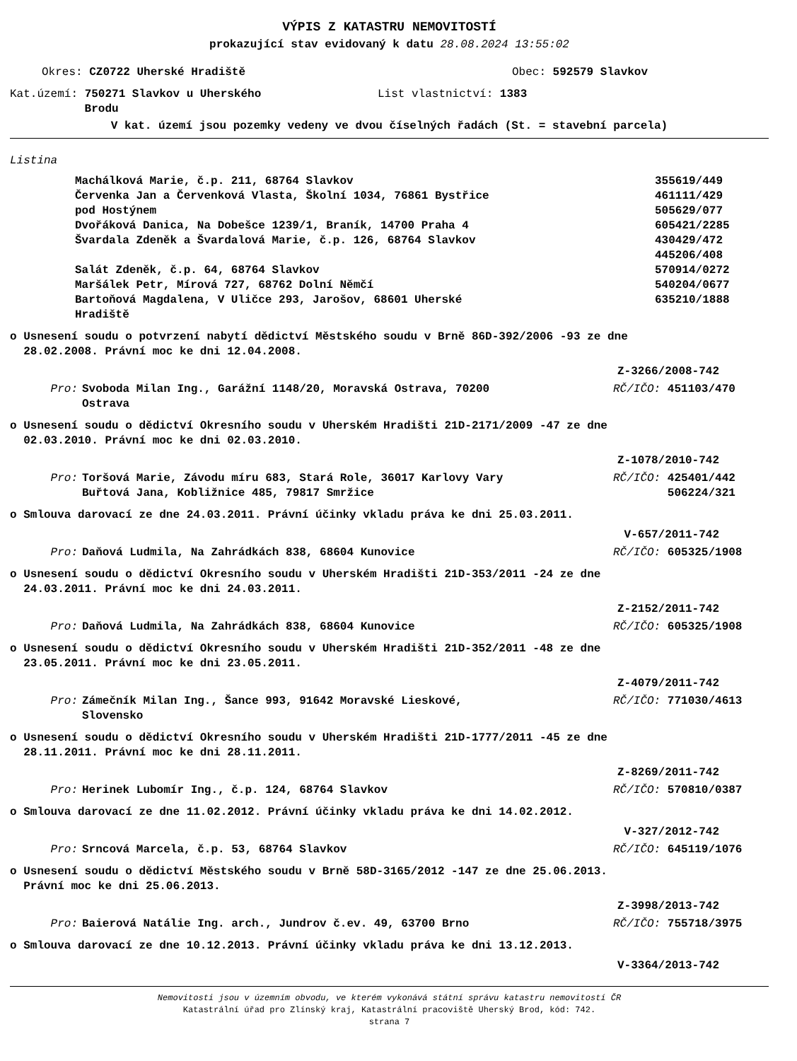VÝPIS Z KATASTRU NEMOVITOSTÍ
prokazující stav evidovaný k datu 28.08.2024 13:55:02
Okres: CZ0722 Uherské Hradiště Obec: 592579 Slavkov
Kat.území: 750271 Slavkov u Uherského
Brodu List vlastnictví: 1383
V kat. území jsou pozemky vedeny ve dvou číselných řadách (St. = stavební parcela)
Listina
Machálková Marie, č.p. 211, 68764 Slavkov 355619/449
Červenka Jan a Červenková Vlasta, Školní 1034, 76861 Bystřice
pod Hostýnem 461111/429
505629/077
Dvořáková Danica, Na Dobešce 1239/1, Braník, 14700 Praha 4 605421/2285
Švardala Zdeněk a Švardalová Marie, č.p. 126, 68764 Slavkov 430429/472
445206/408
Salát Zdeněk, č.p. 64, 68764 Slavkov 570914/0272
Maršálek Petr, Mírová 727, 68762 Dolní Němčí 540204/0677
Bartoňová Magdalena, V Uličce 293, Jarošov, 68601 Uherské
Hradiště 635210/1888
o Usnesení soudu o potvrzení nabytí dědictví Městského soudu v Brně 86D-392/2006 -93 ze dne
28.02.2008. Právní moc ke dni 12.04.2008.
Z-3266/2008-742
Pro: Svoboda Milan Ing., Garážní 1148/20, Moravská Ostrava, 70200
Ostrava RČ/IČO: 451103/470
o Usnesení soudu o dědictví Okresního soudu v Uherském Hradišti 21D-2171/2009 -47 ze dne
02.03.2010. Právní moc ke dni 02.03.2010.
Z-1078/2010-742
Pro: Toršová Marie, Závodu míru 683, Stará Role, 36017 Karlovy Vary
Buřtová Jana, Kobližnice 485, 79817 Smržice RČ/IČO: 425401/442
506224/321
o Smlouva darovací ze dne 24.03.2011. Právní účinky vkladu práva ke dni 25.03.2011.
V-657/2011-742
Pro: Daňová Ludmila, Na Zahrádkách 838, 68604 Kunovice RČ/IČO: 605325/1908
o Usnesení soudu o dědictví Okresního soudu v Uherském Hradišti 21D-353/2011 -24 ze dne
24.03.2011. Právní moc ke dni 24.03.2011.
Z-2152/2011-742
Pro: Daňová Ludmila, Na Zahrádkách 838, 68604 Kunovice RČ/IČO: 605325/1908
o Usnesení soudu o dědictví Okresního soudu v Uherském Hradišti 21D-352/2011 -48 ze dne
23.05.2011. Právní moc ke dni 23.05.2011.
Z-4079/2011-742
Pro: Zámečník Milan Ing., Šance 993, 91642 Moravské Lieskové,
Slovensko RČ/IČO: 771030/4613
o Usnesení soudu o dědictví Okresního soudu v Uherském Hradišti 21D-1777/2011 -45 ze dne
28.11.2011. Právní moc ke dni 28.11.2011.
Z-8269/2011-742
Pro: Herinek Lubomír Ing., č.p. 124, 68764 Slavkov RČ/IČO: 570810/0387
o Smlouva darovací ze dne 11.02.2012. Právní účinky vkladu práva ke dni 14.02.2012.
V-327/2012-742
Pro: Srncová Marcela, č.p. 53, 68764 Slavkov RČ/IČO: 645119/1076
o Usnesení soudu o dědictví Městského soudu v Brně 58D-3165/2012 -147 ze dne 25.06.2013.
Právní moc ke dni 25.06.2013.
Z-3998/2013-742
Pro: Baierová Natálie Ing. arch., Jundrov č.ev. 49, 63700 Brno RČ/IČO: 755718/3975
o Smlouva darovací ze dne 10.12.2013. Právní účinky vkladu práva ke dni 13.12.2013.
V-3364/2013-742
Nemovitosti jsou v územním obvodu, ve kterém vykonává státní správu katastru nemovitostí ČR
Katastrální úřad pro Zlínský kraj, Katastrální pracoviště Uherský Brod, kód: 742.
strana 7